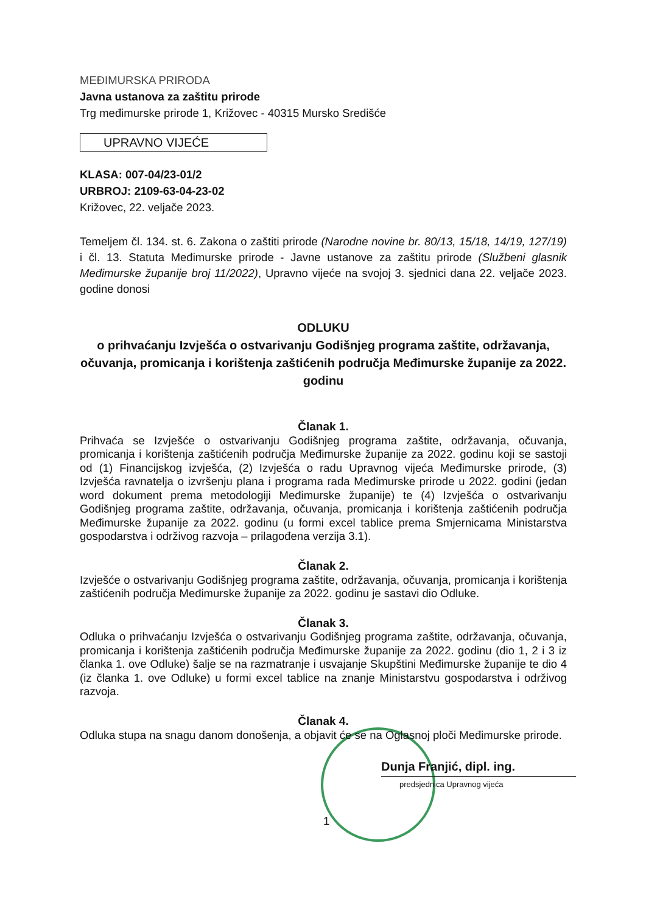MEĐIMURSKA PRIRODA
Javna ustanova za zaštitu prirode
Trg međimurske prirode 1, Križovec - 40315 Mursko Središće
UPRAVNO VIJEĆE
KLASA: 007-04/23-01/2
URBROJ: 2109-63-04-23-02
Križovec, 22. veljače 2023.
Temeljem čl. 134. st. 6. Zakona o zaštiti prirode (Narodne novine br. 80/13, 15/18, 14/19, 127/19) i čl. 13. Statuta Međimurske prirode - Javne ustanove za zaštitu prirode (Službeni glasnik Međimurske županije broj 11/2022), Upravno vijeće na svojoj 3. sjednici dana 22. veljače 2023. godine donosi
ODLUKU
o prihvaćanju Izvješća o ostvarivanju Godišnjeg programa zaštite, održavanja, očuvanja, promicanja i korištenja zaštićenih područja Međimurske županije za 2022. godinu
Članak 1.
Prihvaća se Izvješće o ostvarivanju Godišnjeg programa zaštite, održavanja, očuvanja, promicanja i korištenja zaštićenih područja Međimurske županije za 2022. godinu koji se sastoji od (1) Financijskog izvješća, (2) Izvješća o radu Upravnog vijeća Međimurske prirode, (3) Izvješća ravnatelja o izvršenju plana i programa rada Međimurske prirode u 2022. godini (jedan word dokument prema metodologiji Međimurske županije) te (4) Izvješća o ostvarivanju Godišnjeg programa zaštite, održavanja, očuvanja, promicanja i korištenja zaštićenih područja Međimurske županije za 2022. godinu (u formi excel tablice prema Smjernicama Ministarstva gospodarstva i održivog razvoja – prilagođena verzija 3.1).
Članak 2.
Izvješće o ostvarivanju Godišnjeg programa zaštite, održavanja, očuvanja, promicanja i korištenja zaštićenih područja Međimurske županije za 2022. godinu je sastavi dio Odluke.
Članak 3.
Odluka o prihvaćanju Izvješća o ostvarivanju Godišnjeg programa zaštite, održavanja, očuvanja, promicanja i korištenja zaštićenih područja Međimurske županije za 2022. godinu (dio 1, 2 i 3 iz članka 1. ove Odluke) šalje se na razmatranje i usvajanje Skupštini Međimurske županije te dio 4 (iz članka 1. ove Odluke) u formi excel tablice na znanje Ministarstvu gospodarstva i održivog razvoja.
Članak 4.
Odluka stupa na snagu danom donošenja, a objavit će se na Oglasnoj ploči Međimurske prirode.
Dunja Franjić, dipl. ing.
predsjednica Upravnog vijeća
1